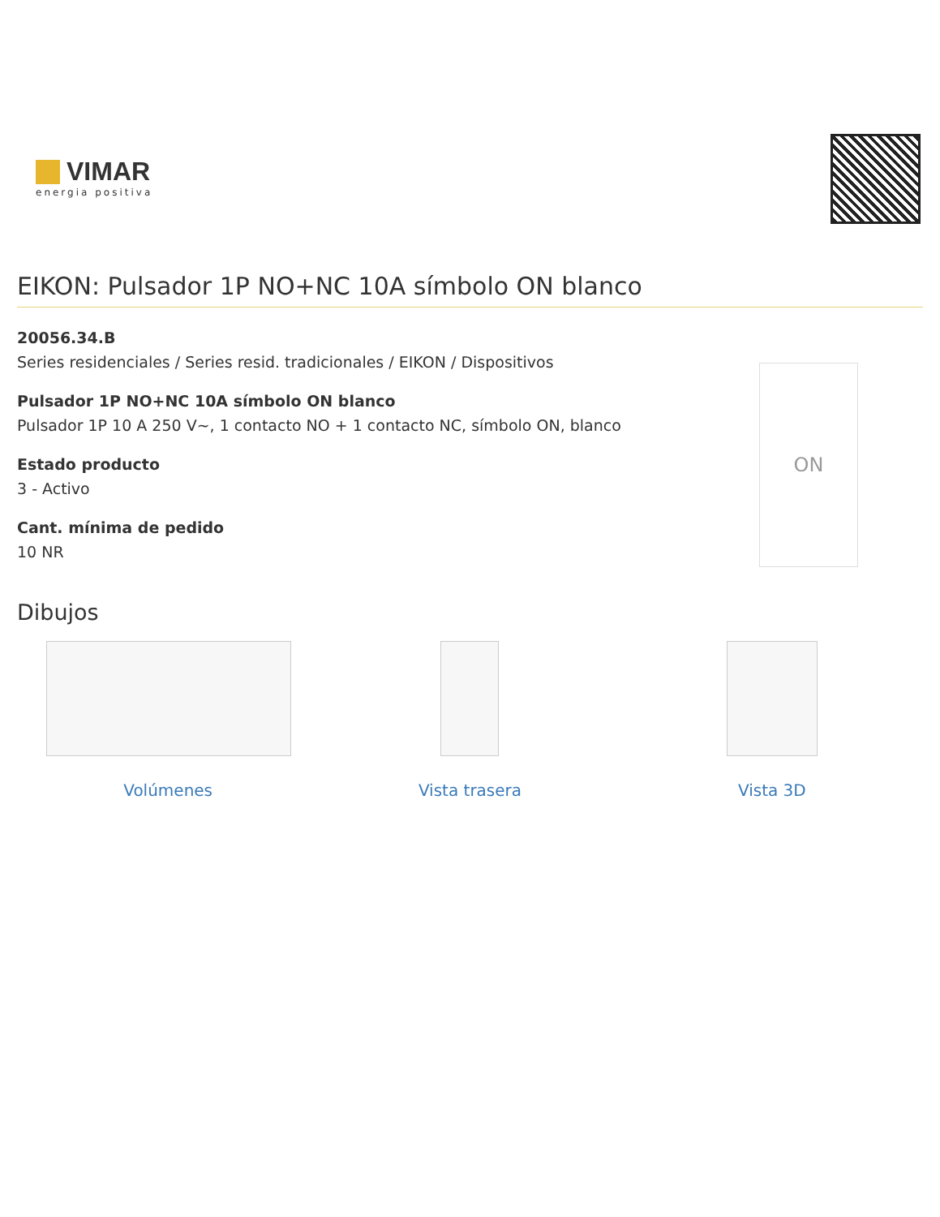VIMAR
energia positiva
EIKON: Pulsador 1P NO+NC 10A símbolo ON blanco
20056.34.B
Series residenciales / Series resid. tradicionales / EIKON / Dispositivos
Pulsador 1P NO+NC 10A símbolo ON blanco
Pulsador 1P 10 A 250 V~, 1 contacto NO + 1 contacto NC, símbolo ON, blanco
Estado producto
3 - Activo
Cant. mínima de pedido
10 NR
ON
Dibujos
Volúmenes Vista trasera Vista 3D